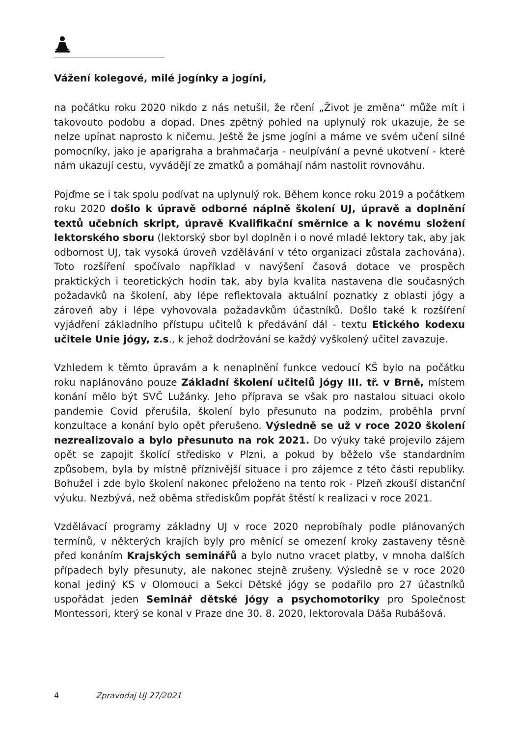Vážení kolegové, milé jogínky a jogíni,
na počátku roku 2020 nikdo z nás netušil, že rčení „Život je změna“ může mít i takovouto podobu a dopad. Dnes zpětný pohled na uplynulý rok ukazuje, že se nelze upínat naprosto k ničemu. Ještě že jsme jogíni a máme ve svém učení silné pomocníky, jako je aparigraha a brahmačarja - neulpívání a pevné ukotvení - které nám ukazují cestu, vyvádějí ze zmatků a pomáhají nám nastolit rovnováhu.
Pojďme se i tak spolu podívat na uplynulý rok. Během konce roku 2019 a počátkem roku 2020 došlo k úpravě odborné náplně školení UJ, úpravě a doplnění textů učebních skript, úpravě Kvalifikační směrnice a k novému složení lektorského sboru (lektorský sbor byl doplněn i o nové mladé lektory tak, aby jak odbornost UJ, tak vysoká úroveň vzdělávání v této organizaci zůstala zachována). Toto rozšíření spočívalo například v navýšení časová dotace ve prospěch praktických i teoretických hodin tak, aby byla kvalita nastavena dle současných požadavků na školení, aby lépe reflektovala aktuální poznatky z oblasti jógy a zároveň aby i lépe vyhovovala požadavkům účastníků. Došlo také k rozšíření vyjádření základního přístupu učitelů k předávání dál - textu Etického kodexu učitele Unie jógy, z.s., k jehož dodržování se každý vyškolený učitel zavazuje.
Vzhledem k těmto úpravám a k nenaplnění funkce vedoucí KŠ bylo na počátku roku naplánováno pouze Základní školení učitelů jógy III. tř. v Brně, místem konání mělo být SVČ Lužánky. Jeho příprava se však pro nastalou situaci okolo pandemie Covid přerušila, školení bylo přesunuto na podzim, proběhla první konzultace a konání bylo opět přerušeno. Výsledně se už v roce 2020 školení nezrealizovalo a bylo přesunuto na rok 2021. Do výuky také projevilo zájem opět se zapojit školící středisko v Plzni, a pokud by běželo vše standardním způsobem, byla by místně příznivější situace i pro zájemce z této části republiky. Bohužel i zde bylo školení nakonec přeloženo na tento rok - Plzeň zkouší distanční výuku. Nezbývá, než oběma střediskům popřát štěstí k realizaci v roce 2021.
Vzdělávací programy základny UJ v roce 2020 neprobíhaly podle plánovaných termínů, v některých krajích byly pro měnící se omezení kroky zastaveny těsně před konáním Krajských seminářů a bylo nutno vracet platby, v mnoha dalších případech byly přesunuty, ale nakonec stejně zrušeny. Výsledně se v roce 2020 konal jediný KS v Olomouci a Sekci Dětské jógy se podařilo pro 27 účastníků uspořádat jeden Seminář dětské jógy a psychomotoriky pro Společnost Montessori, který se konal v Praze dne 30. 8. 2020, lektorovala Dáša Rubášová.
4 Zpravodaj UJ 27/2021